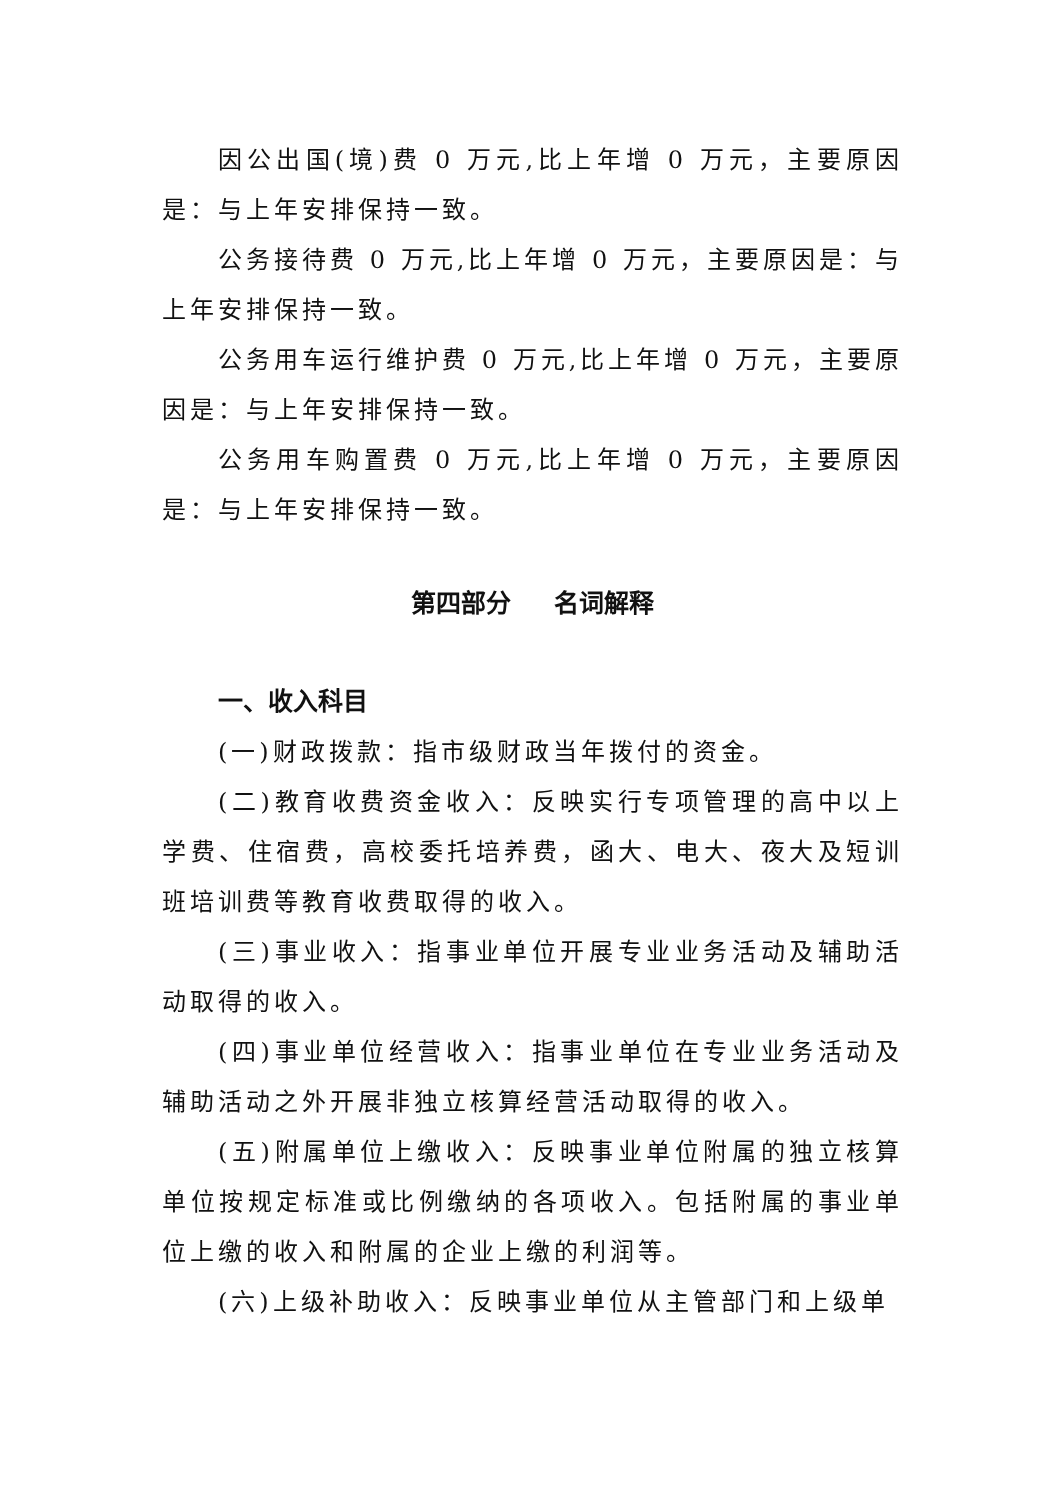因公出国(境)费 0 万元,比上年增 0 万元，主要原因是：与上年安排保持一致。
公务接待费 0 万元,比上年增 0 万元，主要原因是：与上年安排保持一致。
公务用车运行维护费 0 万元,比上年增 0 万元，主要原因是：与上年安排保持一致。
公务用车购置费 0 万元,比上年增 0 万元，主要原因是：与上年安排保持一致。
第四部分 名词解释
一、收入科目
(一)财政拨款：指市级财政当年拨付的资金。
(二)教育收费资金收入：反映实行专项管理的高中以上学费、住宿费，高校委托培养费，函大、电大、夜大及短训班培训费等教育收费取得的收入。
(三)事业收入：指事业单位开展专业业务活动及辅助活动取得的收入。
(四)事业单位经营收入：指事业单位在专业业务活动及辅助活动之外开展非独立核算经营活动取得的收入。
(五)附属单位上缴收入：反映事业单位附属的独立核算单位按规定标准或比例缴纳的各项收入。包括附属的事业单位上缴的收入和附属的企业上缴的利润等。
(六)上级补助收入：反映事业单位从主管部门和上级单